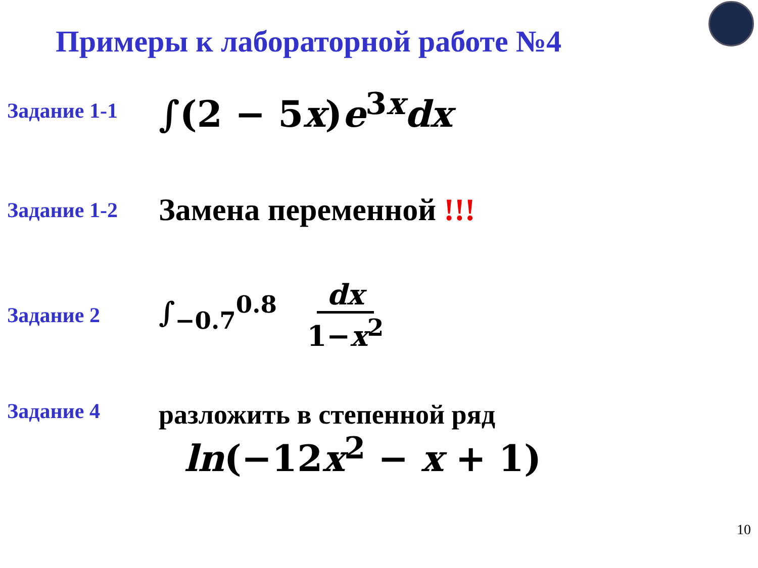Примеры к лабораторной работе №4
Задание 1-1
∫(2 − 5x)e<sup>3x</sup>dx
Задание 1-2
Замена переменной !!!
Задание 2
∫<sub>−0.7</sub><sup>0.8</sup> dx 1−x<sup>2</sup>
Задание 4
разложить в степенной ряд
ln(−12x<sup>2</sup> − x + 1)
10